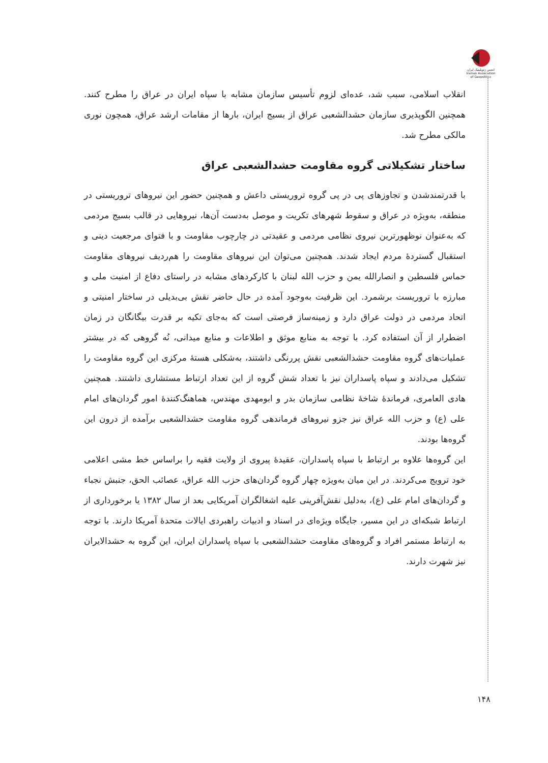انجمن ژئوپلیتیک ایران
Iranian Association of Geopolitics
انقلاب اسلامی، سبب شد، عده‌ای لزوم تأسیس سازمان مشابه با سپاه ایران در عراق را مطرح کنند. همچنین الگوپذیری سازمان حشدالشعبی عراق از بسیج ایران، بارها از مقامات ارشد عراق، همچون نوری مالکی مطرح شد.
ساختار تشکیلاتی گروه مقاومت حشدالشعبی عراق
با قدرتمندشدن و تجاوزهای پی در پی گروه تروریستی داعش و همچنین حضور این نیروهای تروریستی در منطقه، به‌ویژه در عراق و سقوط شهرهای تکریت و موصل به‌دست آن‌ها، نیروهایی در قالب بسیج مردمی که به‌عنوان نوظهورترین نیروی نظامی مردمی و عقیدتی در چارچوب مقاومت و با فتوای مرجعیت دینی و استقبال گستردهٔ مردم ایجاد شدند. همچنین می‌توان این نیروهای مقاومت را هم‌ردیف نیروهای مقاومت حماس فلسطین و انصارالله یمن و حزب الله لبنان با کارکردهای مشابه در راستای دفاع از امنیت ملی و مبارزه با تروریست برشمرد. این ظرفیت به‌وجود آمده در حال حاضر نقش بی‌بدیلی در ساختار امنیتی و اتحاد مردمی در دولت عراق دارد و زمینه‌ساز فرصتی است که به‌جای تکیه بر قدرت بیگانگان در زمان اضطرار از آن استفاده کرد. با توجه به منابع موثق و اطلاعات و منابع میدانی، نُه گروهی که در بیشتر عملیات‌های گروه مقاومت حشدالشعبی نقش پررنگی داشتند، به‌شکلی هستهٔ مرکزی این گروه مقاومت را تشکیل می‌دادند و سپاه پاسداران نیز با تعداد شش گروه از این تعداد ارتباط مستشاری داشتند. همچنین هادی العامری، فرماندهٔ شاخهٔ نظامی سازمان بدر و ابومهدی مهندس، هماهنگ‌کنندهٔ امور گردان‌های امام علی (ع) و حزب الله عراق نیز جزو نیروهای فرماندهی گروه مقاومت حشدالشعبی برآمده از درون این گروه‌ها بودند.
این گروه‌ها علاوه بر ارتباط با سپاه پاسداران، عقیدهٔ پیروی از ولایت فقیه را براساس خط مشی اعلامی خود ترویج می‌کردند. در این میان به‌ویژه چهار گروه گردان‌های حزب الله عراق، عصائب الحق، جنبش نجباء و گردان‌های امام علی (ع)، به‌دلیل نقش‌آفرینی علیه اشغالگران آمریکایی بعد از سال ۱۳۸۲ یا برخورداری از ارتباط شبکه‌ای در این مسیر، جایگاه ویژه‌ای در اسناد و ادبیات راهبردی ایالات متحدهٔ آمریکا دارند. با توجه به ارتباط مستمر افراد و گروه‌های مقاومت حشدالشعبی با سپاه پاسداران ایران، این گروه به حشدالایران نیز شهرت دارند.
۱۴۸